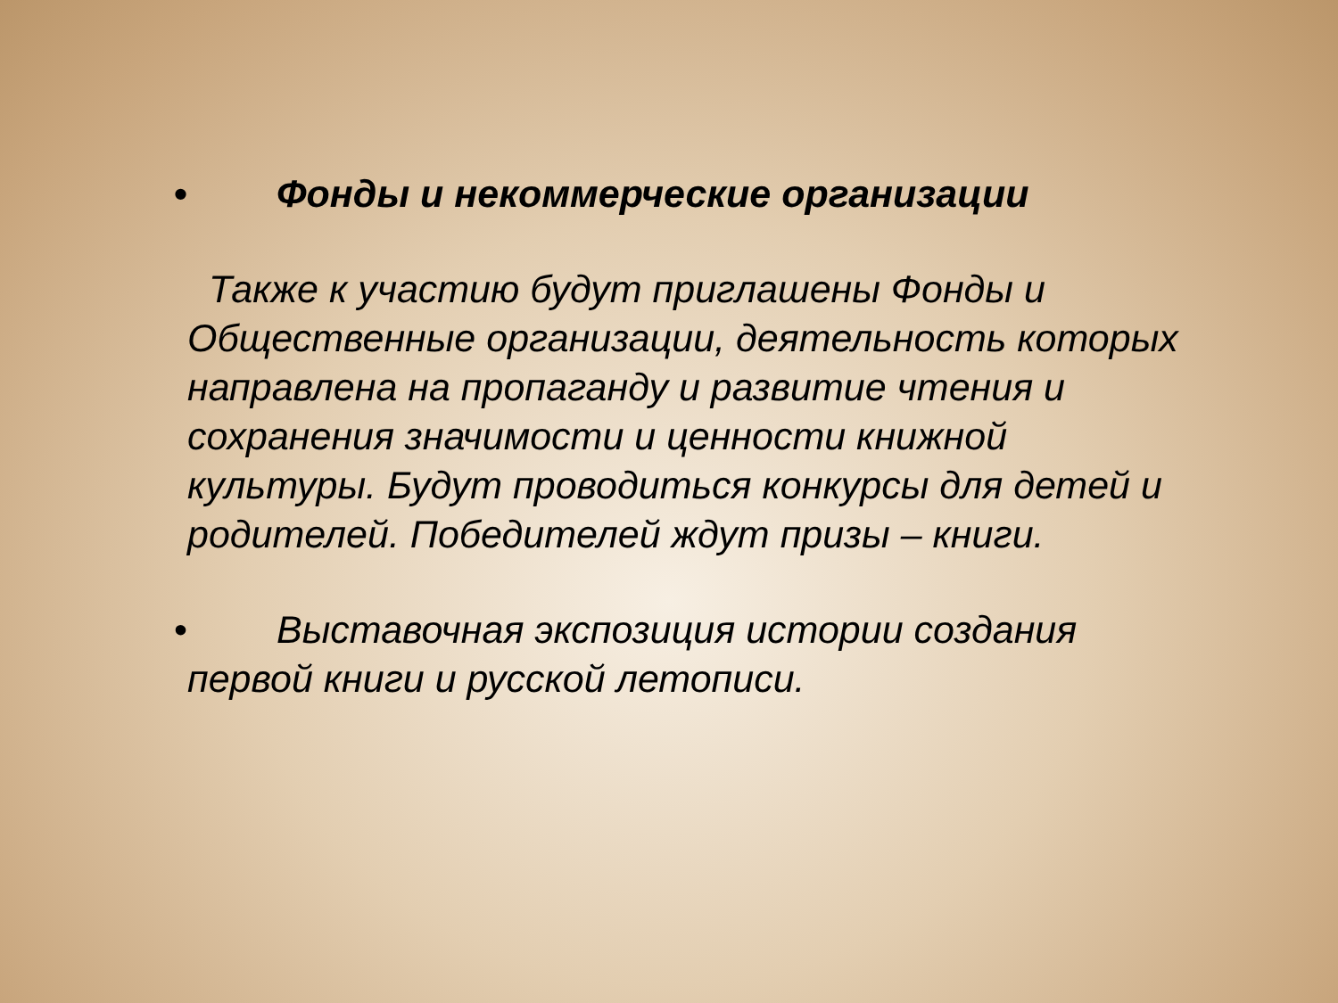• Фонды и некоммерческие организации
Также к участию будут приглашены Фонды и Общественные организации, деятельность которых направлена на пропаганду и развитие чтения и сохранения значимости и ценности книжной культуры. Будут проводиться конкурсы для детей и родителей. Победителей ждут призы – книги.
• Выставочная экспозиция истории создания
первой книги и русской летописи.